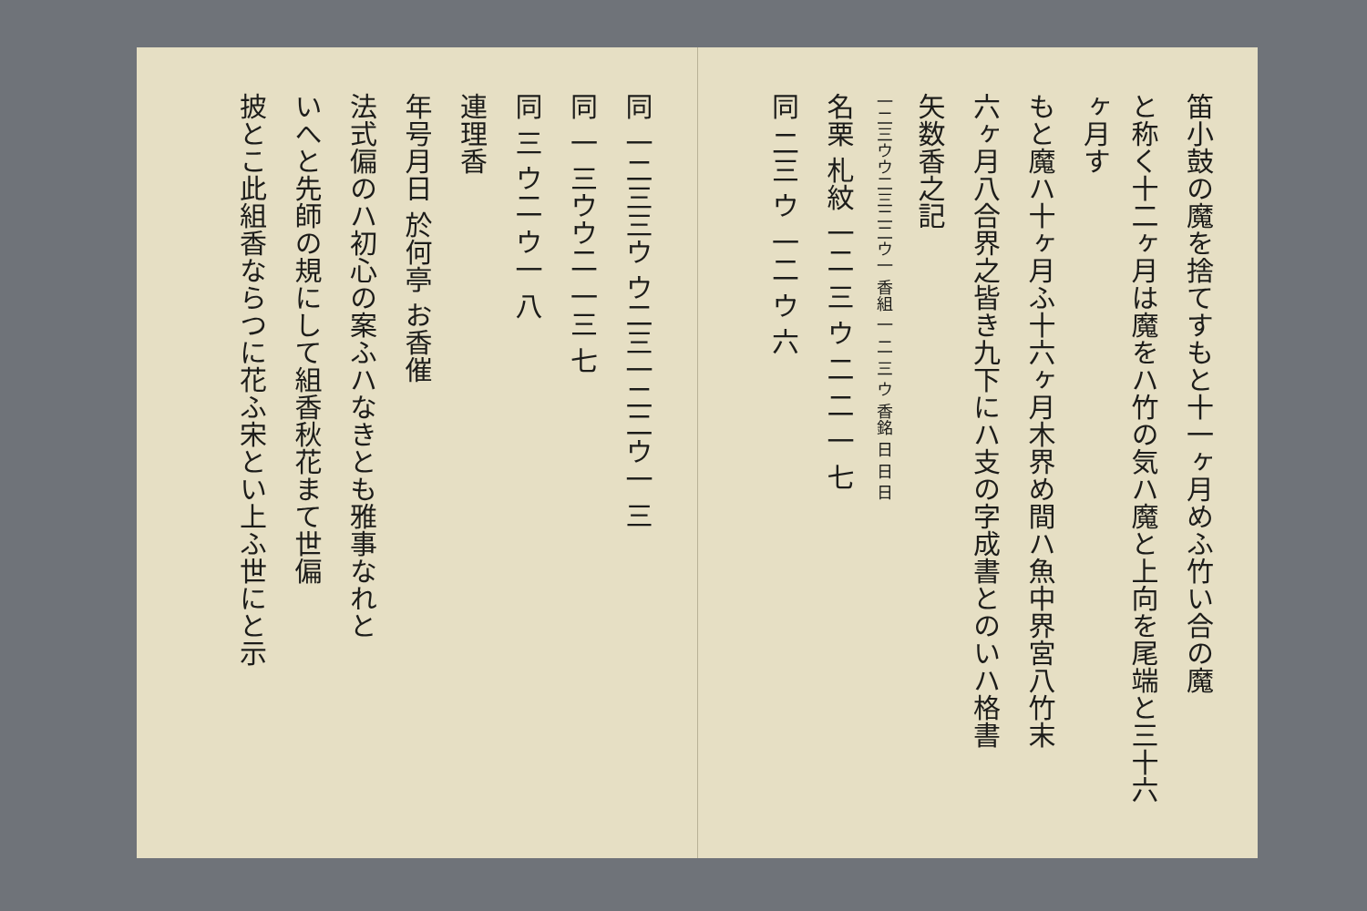笛小鼓の魔を捨てすもと十一ヶ月めふ竹い合の魔
と称く十二ヶ月は魔をハ竹の気ハ魔と上向を尾端と三十六ヶ月す
もと魔ハ十ヶ月ふ十六ヶ月木界め間ハ魚中界宮八竹末
六ヶ月八合界之皆き九下にハ支の字成書とのいハ格書
矢数香之記
一二三ウウ二三二二ウ一 香組 一 二 三 ウ 香銘 日 日 日
名栗 札紋 一二 三 ウ 二 二 一 七
同 二三 ウ 一二 ウ 六
同 一二三三ウ ウ二三一二二ウ一 三
同 一 三ウウ二 一三 七
同 三 ウ二 ウ一 八
連理香
年号月日 於何亭 お香催
法式偏のハ初心の案ふハなきとも雅事なれと
いへと先師の規にして組香秋花まて世偏
披とこ此組香ならつに花ふ宋とい上ふ世にと示